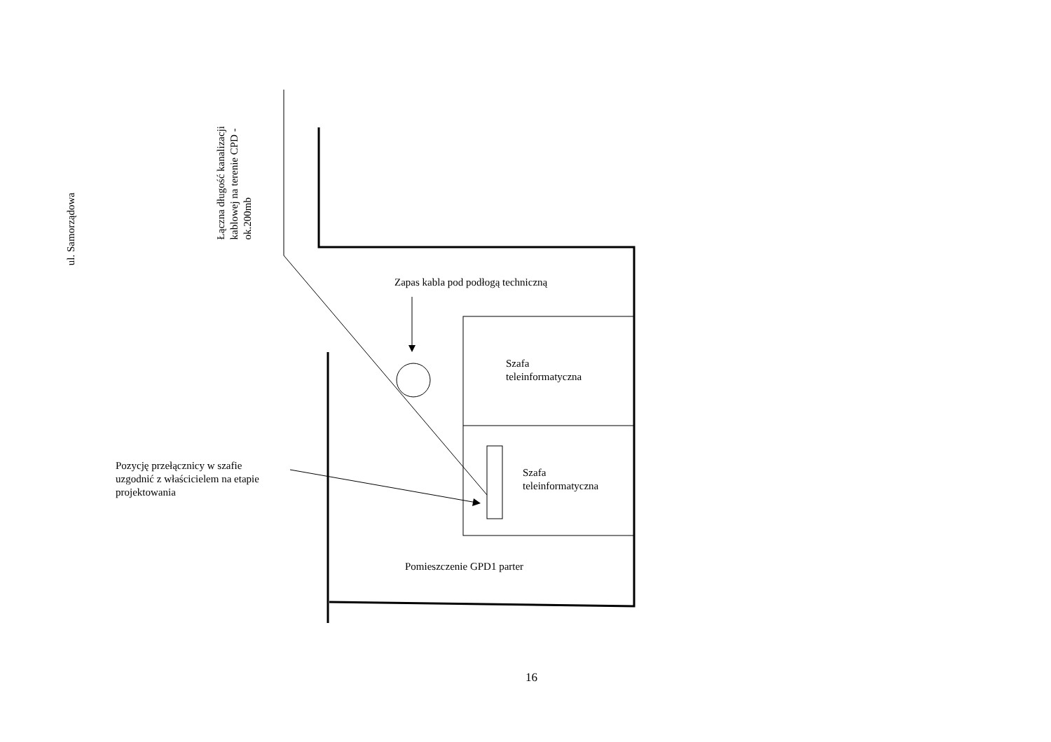ul. Samorządowa
Łączna długość kanalizacji
kablowej na terenie CPD -
ok.200mb
Zapas kabla pod podłogą techniczną
Szafa
teleinformatyczna
Szafa
teleinformatyczna
Pozycję przełącznicy w szafie
uzgodnić z właścicielem na etapie
projektowania
Pomieszczenie GPD1 parter
16